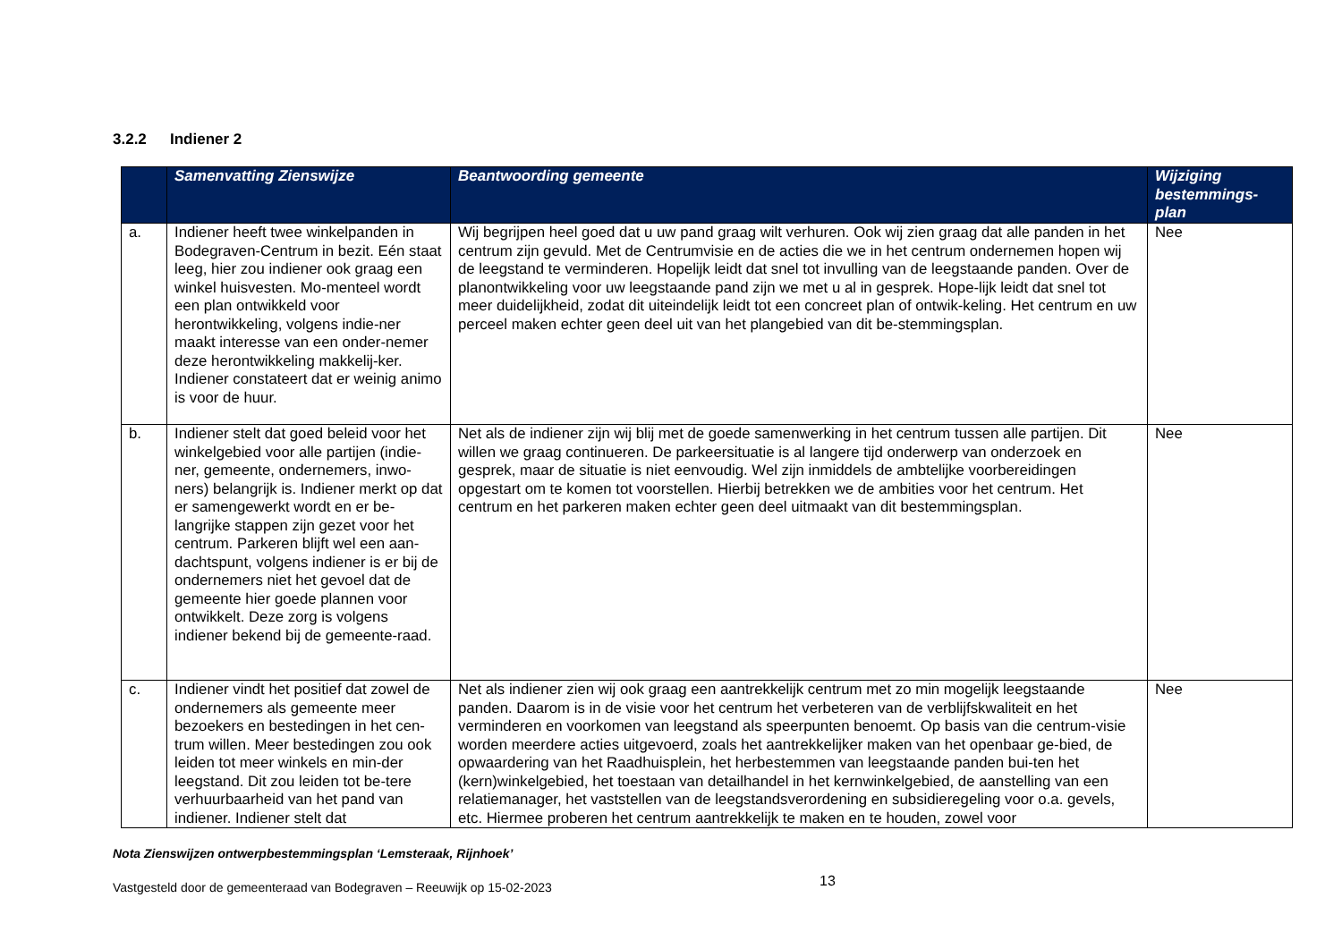3.2.2 Indiener 2
| | Samenvatting Zienswijze | Beantwoording gemeente | Wijziging bestemmings-plan |
| --- | --- | --- | --- |
| a. | Indiener heeft twee winkelpanden in Bodegraven-Centrum in bezit. Eén staat leeg, hier zou indiener ook graag een winkel huisvesten. Mo-menteel wordt een plan ontwikkeld voor herontwikkeling, volgens indie-ner maakt interesse van een onder-nemer deze herontwikkeling makkelij-ker. Indiener constateert dat er weinig animo is voor de huur. | Wij begrijpen heel goed dat u uw pand graag wilt verhuren. Ook wij zien graag dat alle panden in het centrum zijn gevuld. Met de Centrumvisie en de acties die we in het centrum ondernemen hopen wij de leegstand te verminderen. Hopelijk leidt dat snel tot invulling van de leegstaande panden. Over de planontwikkeling voor uw leegstaande pand zijn we met u al in gesprek. Hope-lijk leidt dat snel tot meer duidelijkheid, zodat dit uiteindelijk leidt tot een concreet plan of ontwik-keling. Het centrum en uw perceel maken echter geen deel uit van het plangebied van dit be-stemmingsplan. | Nee |
| b. | Indiener stelt dat goed beleid voor het winkelgebied voor alle partijen (indie-ner, gemeente, ondernemers, inwo-ners) belangrijk is. Indiener merkt op dat er samengewerkt wordt en er be-langrijke stappen zijn gezet voor het centrum. Parkeren blijft wel een aan-dachtspunt, volgens indiener is er bij de ondernemers niet het gevoel dat de gemeente hier goede plannen voor ontwikkelt. Deze zorg is volgens indiener bekend bij de gemeente-raad. | Net als de indiener zijn wij blij met de goede samenwerking in het centrum tussen alle partijen. Dit willen we graag continueren. De parkeersituatie is al langere tijd onderwerp van onderzoek en gesprek, maar de situatie is niet eenvoudig. Wel zijn inmiddels de ambtelijke voorbereidingen opgestart om te komen tot voorstellen. Hierbij betrekken we de ambities voor het centrum. Het centrum en het parkeren maken echter geen deel uitmaakt van dit bestemmingsplan. | Nee |
| c. | Indiener vindt het positief dat zowel de ondernemers als gemeente meer bezoekers en bestedingen in het cen-trum willen. Meer bestedingen zou ook leiden tot meer winkels en min-der leegstand. Dit zou leiden tot be-tere verhuurbaarheid van het pand van indiener. Indiener stelt dat | Net als indiener zien wij ook graag een aantrekkelijk centrum met zo min mogelijk leegstaande panden. Daarom is in de visie voor het centrum het verbeteren van de verblijfskwaliteit en het verminderen en voorkomen van leegstand als speerpunten benoemt. Op basis van die centrum-visie worden meerdere acties uitgevoerd, zoals het aantrekkelijker maken van het openbaar ge-bied, de opwaardering van het Raadhuisplein, het herbestemmen van leegstaande panden bui-ten het (kern)winkelgebied, het toestaan van detailhandel in het kernwinkelgebied, de aanstelling van een relatiemanager, het vaststellen van de leegstandsverordening en subsidieregeling voor o.a. gevels, etc. Hiermee proberen het centrum aantrekkelijk te maken en te houden, zowel voor | Nee |
Nota Zienswijzen ontwerpbestemmingsplan ‘Lemsteraak, Rijnhoek’
Vastgesteld door de gemeenteraad van Bodegraven – Reeuwijk op 15-02-2023 13